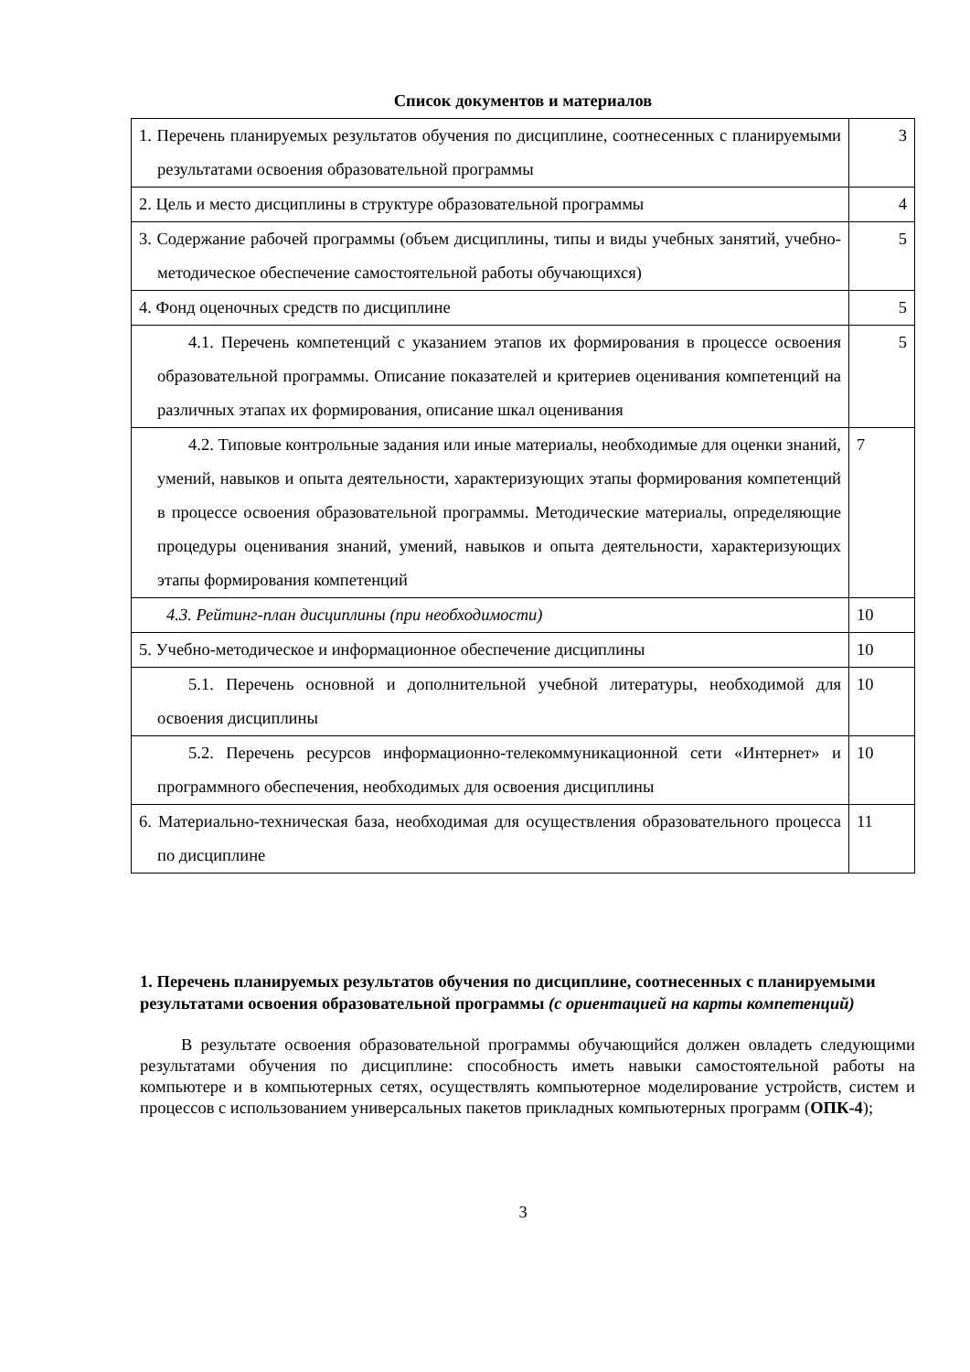Список документов и материалов
| 1. Перечень планируемых результатов обучения по дисциплине, соотнесенных с планируемыми результатами освоения образовательной программы | 3 |
| 2. Цель и место дисциплины в структуре образовательной программы | 4 |
| 3. Содержание рабочей программы (объем дисциплины, типы и виды учебных занятий, учебно-методическое обеспечение самостоятельной работы обучающихся) | 5 |
| 4. Фонд оценочных средств по дисциплине | 5 |
| 4.1. Перечень компетенций с указанием этапов их формирования в процессе освоения образовательной программы. Описание показателей и критериев оценивания компетенций на различных этапах их формирования, описание шкал оценивания | 5 |
| 4.2. Типовые контрольные задания или иные материалы, необходимые для оценки знаний, умений, навыков и опыта деятельности, характеризующих этапы формирования компетенций в процессе освоения образовательной программы. Методические материалы, определяющие процедуры оценивания знаний, умений, навыков и опыта деятельности, характеризующих этапы формирования компетенций | 7 |
| 4.3. Рейтинг-план дисциплины (при необходимости) | 10 |
| 5. Учебно-методическое и информационное обеспечение дисциплины | 10 |
| 5.1. Перечень основной и дополнительной учебной литературы, необходимой для освоения дисциплины | 10 |
| 5.2. Перечень ресурсов информационно-телекоммуникационной сети «Интернет» и программного обеспечения, необходимых для освоения дисциплины | 10 |
| 6. Материально-техническая база, необходимая для осуществления образовательного процесса по дисциплине | 11 |
1. Перечень планируемых результатов обучения по дисциплине, соотнесенных с планируемыми результатами освоения образовательной программы (с ориентацией на карты компетенций)
В результате освоения образовательной программы обучающийся должен овладеть следующими результатами обучения по дисциплине: способность иметь навыки самостоятельной работы на компьютере и в компьютерных сетях, осуществлять компьютерное моделирование устройств, систем и процессов с использованием универсальных пакетов прикладных компьютерных программ (ОПК-4);
3